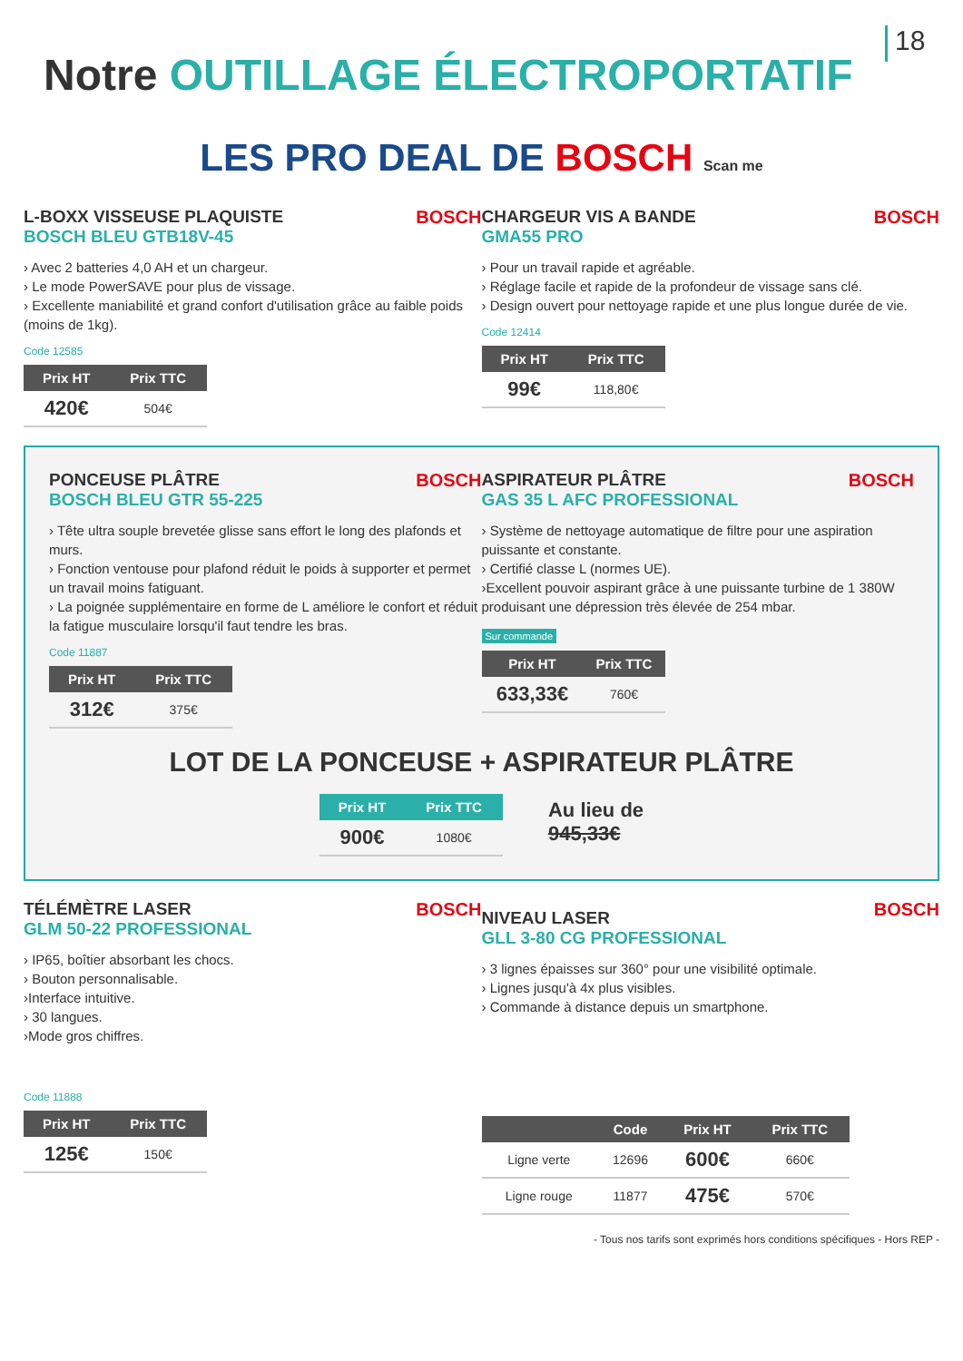18
Notre OUTILLAGE ÉLECTROPORTATIF
LES PRO DEAL DE BOSCH Scan me
BOSCH
L-BOXX VISSEUSE PLAQUISTE
BOSCH BLEU GTB18V-45
› Avec 2 batteries 4,0 AH et un chargeur.
› Le mode PowerSAVE pour plus de vissage.
› Excellente maniabilité et grand confort d'utilisation grâce au faible poids (moins de 1kg).
Code 12585
| Prix HT | Prix TTC |
| --- | --- |
| 420€ | 504€ |
BOSCH
CHARGEUR VIS A BANDE
GMA55 PRO
› Pour un travail rapide et agréable.
› Réglage facile et rapide de la profondeur de vissage sans clé.
› Design ouvert pour nettoyage rapide et une plus longue durée de vie.
Code 12414
| Prix HT | Prix TTC |
| --- | --- |
| 99€ | 118,80€ |
BOSCH
PONCEUSE PLÂTRE
BOSCH BLEU GTR 55-225
› Tête ultra souple brevetée glisse sans effort le long des plafonds et murs.
› Fonction ventouse pour plafond réduit le poids à supporter et permet un travail moins fatiguant.
› La poignée supplémentaire en forme de L améliore le confort et réduit la fatigue musculaire lorsqu'il faut tendre les bras.
Code 11887
| Prix HT | Prix TTC |
| --- | --- |
| 312€ | 375€ |
BOSCH
ASPIRATEUR PLÂTRE
GAS 35 L AFC PROFESSIONAL
› Système de nettoyage automatique de filtre pour une aspiration puissante et constante.
› Certifié classe L (normes UE).
›Excellent pouvoir aspirant grâce à une puissante turbine de 1 380W produisant une dépression très élevée de 254 mbar.
Sur commande
| Prix HT | Prix TTC |
| --- | --- |
| 633,33€ | 760€ |
LOT DE LA PONCEUSE + ASPIRATEUR PLÂTRE
| Prix HT | Prix TTC |
| --- | --- |
| 900€ | 1080€ |
Au lieu de
945,33€
BOSCH
TÉLÉMÈTRE LASER
GLM 50-22 PROFESSIONAL
› IP65, boîtier absorbant les chocs.
› Bouton personnalisable.
›Interface intuitive.
› 30 langues.
›Mode gros chiffres.
Code 11888
| Prix HT | Prix TTC |
| --- | --- |
| 125€ | 150€ |
BOSCH
NIVEAU LASER
GLL 3-80 CG PROFESSIONAL
› 3 lignes épaisses sur 360° pour une visibilité optimale.
› Lignes jusqu'à 4x plus visibles.
› Commande à distance depuis un smartphone.
| | Code | Prix HT | Prix TTC |
| --- | --- | --- | --- |
| Ligne verte | 12696 | 600€ | 660€ |
| Ligne rouge | 11877 | 475€ | 570€ |
- Tous nos tarifs sont exprimés hors conditions spécifiques - Hors REP -